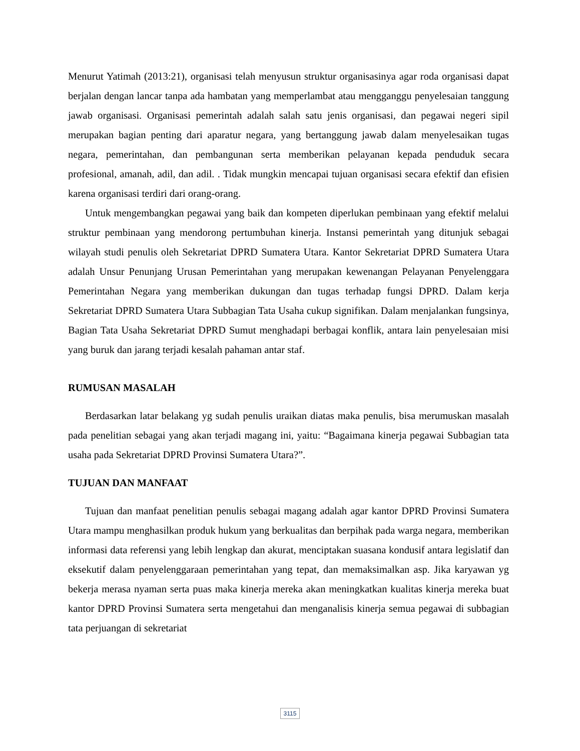Menurut Yatimah (2013:21), organisasi telah menyusun struktur organisasinya agar roda organisasi dapat berjalan dengan lancar tanpa ada hambatan yang memperlambat atau mengganggu penyelesaian tanggung jawab organisasi. Organisasi pemerintah adalah salah satu jenis organisasi, dan pegawai negeri sipil merupakan bagian penting dari aparatur negara, yang bertanggung jawab dalam menyelesaikan tugas negara, pemerintahan, dan pembangunan serta memberikan pelayanan kepada penduduk secara profesional, amanah, adil, dan adil. . Tidak mungkin mencapai tujuan organisasi secara efektif dan efisien karena organisasi terdiri dari orang-orang.
Untuk mengembangkan pegawai yang baik dan kompeten diperlukan pembinaan yang efektif melalui struktur pembinaan yang mendorong pertumbuhan kinerja. Instansi pemerintah yang ditunjuk sebagai wilayah studi penulis oleh Sekretariat DPRD Sumatera Utara. Kantor Sekretariat DPRD Sumatera Utara adalah Unsur Penunjang Urusan Pemerintahan yang merupakan kewenangan Pelayanan Penyelenggara Pemerintahan Negara yang memberikan dukungan dan tugas terhadap fungsi DPRD. Dalam kerja Sekretariat DPRD Sumatera Utara Subbagian Tata Usaha cukup signifikan. Dalam menjalankan fungsinya, Bagian Tata Usaha Sekretariat DPRD Sumut menghadapi berbagai konflik, antara lain penyelesaian misi yang buruk dan jarang terjadi kesalah pahaman antar staf.
RUMUSAN MASALAH
Berdasarkan latar belakang yg sudah penulis uraikan diatas maka penulis, bisa merumuskan masalah pada penelitian sebagai yang akan terjadi magang ini, yaitu: “Bagaimana kinerja pegawai Subbagian tata usaha pada Sekretariat DPRD Provinsi Sumatera Utara?”.
TUJUAN DAN MANFAAT
Tujuan dan manfaat penelitian penulis sebagai magang adalah agar kantor DPRD Provinsi Sumatera Utara mampu menghasilkan produk hukum yang berkualitas dan berpihak pada warga negara, memberikan informasi data referensi yang lebih lengkap dan akurat, menciptakan suasana kondusif antara legislatif dan eksekutif dalam penyelenggaraan pemerintahan yang tepat, dan memaksimalkan asp. Jika karyawan yg bekerja merasa nyaman serta puas maka kinerja mereka akan meningkatkan kualitas kinerja mereka buat kantor DPRD Provinsi Sumatera serta mengetahui dan menganalisis kinerja semua pegawai di subbagian tata perjuangan di sekretariat
3115